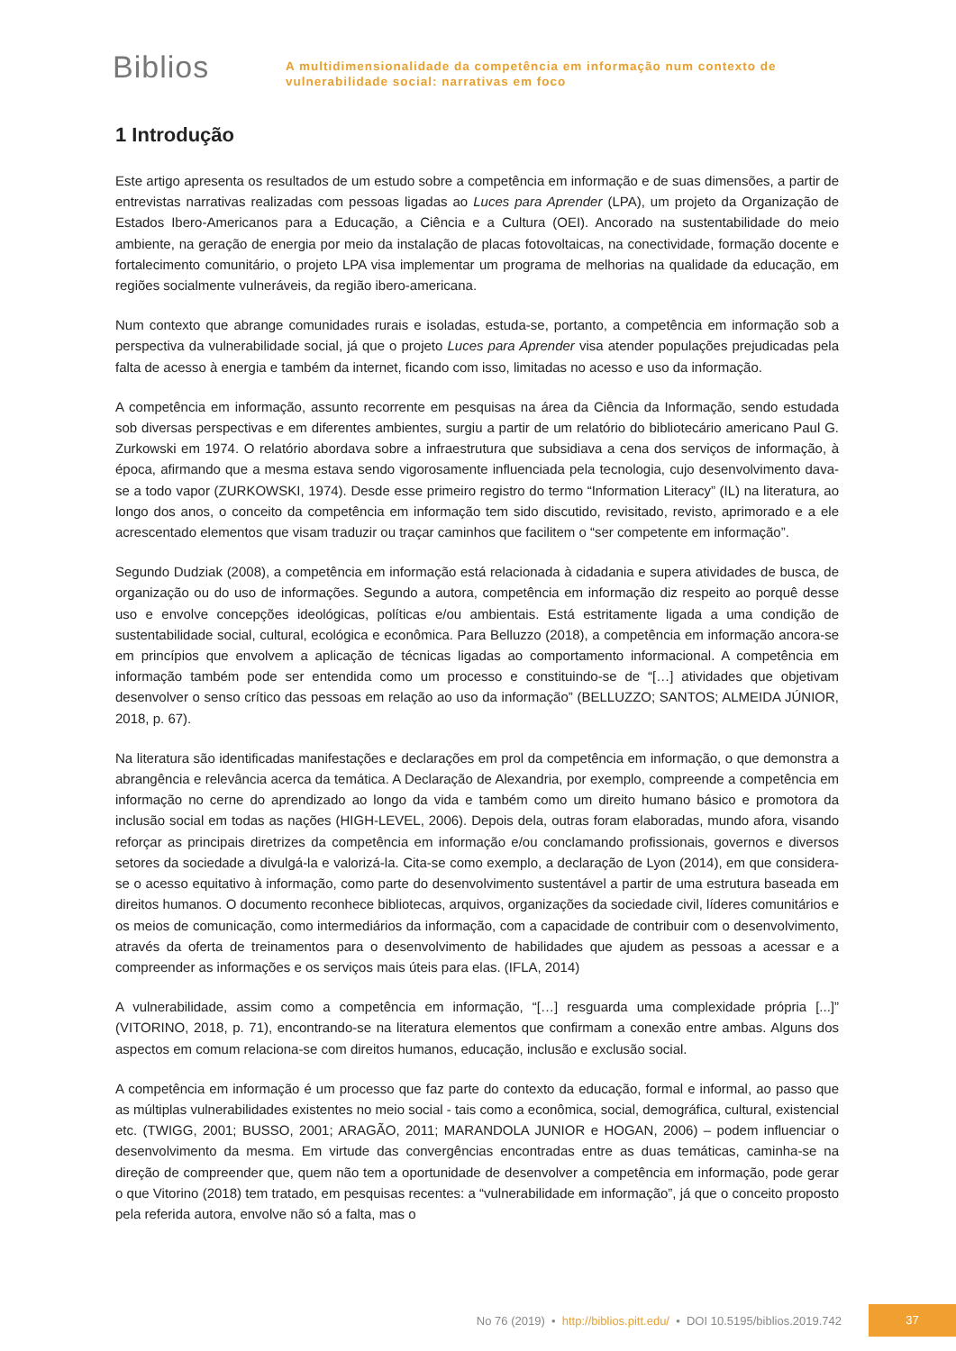Biblios
A multidimensionalidade da competência em informação num contexto de
vulnerabilidade social: narrativas em foco
1 Introdução
Este artigo apresenta os resultados de um estudo sobre a competência em informação e de suas dimensões, a partir de entrevistas narrativas realizadas com pessoas ligadas ao Luces para Aprender (LPA), um projeto da Organização de Estados Ibero-Americanos para a Educação, a Ciência e a Cultura (OEI). Ancorado na sustentabilidade do meio ambiente, na geração de energia por meio da instalação de placas fotovoltaicas, na conectividade, formação docente e fortalecimento comunitário, o projeto LPA visa implementar um programa de melhorias na qualidade da educação, em regiões socialmente vulneráveis, da região ibero-americana.
Num contexto que abrange comunidades rurais e isoladas, estuda-se, portanto, a competência em informação sob a perspectiva da vulnerabilidade social, já que o projeto Luces para Aprender visa atender populações prejudicadas pela falta de acesso à energia e também da internet, ficando com isso, limitadas no acesso e uso da informação.
A competência em informação, assunto recorrente em pesquisas na área da Ciência da Informação, sendo estudada sob diversas perspectivas e em diferentes ambientes, surgiu a partir de um relatório do bibliotecário americano Paul G. Zurkowski em 1974. O relatório abordava sobre a infraestrutura que subsidiava a cena dos serviços de informação, à época, afirmando que a mesma estava sendo vigorosamente influenciada pela tecnologia, cujo desenvolvimento dava-se a todo vapor (ZURKOWSKI, 1974). Desde esse primeiro registro do termo “Information Literacy” (IL) na literatura, ao longo dos anos, o conceito da competência em informação tem sido discutido, revisitado, revisto, aprimorado e a ele acrescentado elementos que visam traduzir ou traçar caminhos que facilitem o “ser competente em informação”.
Segundo Dudziak (2008), a competência em informação está relacionada à cidadania e supera atividades de busca, de organização ou do uso de informações. Segundo a autora, competência em informação diz respeito ao porquê desse uso e envolve concepções ideológicas, políticas e/ou ambientais. Está estritamente ligada a uma condição de sustentabilidade social, cultural, ecológica e econômica. Para Belluzzo (2018), a competência em informação ancora-se em princípios que envolvem a aplicação de técnicas ligadas ao comportamento informacional. A competência em informação também pode ser entendida como um processo e constituindo-se de “[…] atividades que objetivam desenvolver o senso crítico das pessoas em relação ao uso da informação” (BELLUZZO; SANTOS; ALMEIDA JÚNIOR, 2018, p. 67).
Na literatura são identificadas manifestações e declarações em prol da competência em informação, o que demonstra a abrangência e relevância acerca da temática. A Declaração de Alexandria, por exemplo, compreende a competência em informação no cerne do aprendizado ao longo da vida e também como um direito humano básico e promotora da inclusão social em todas as nações (HIGH-LEVEL, 2006). Depois dela, outras foram elaboradas, mundo afora, visando reforçar as principais diretrizes da competência em informação e/ou conclamando profissionais, governos e diversos setores da sociedade a divulgá-la e valorizá-la. Cita-se como exemplo, a declaração de Lyon (2014), em que considera-se o acesso equitativo à informação, como parte do desenvolvimento sustentável a partir de uma estrutura baseada em direitos humanos. O documento reconhece bibliotecas, arquivos, organizações da sociedade civil, líderes comunitários e os meios de comunicação, como intermediários da informação, com a capacidade de contribuir com o desenvolvimento, através da oferta de treinamentos para o desenvolvimento de habilidades que ajudem as pessoas a acessar e a compreender as informações e os serviços mais úteis para elas. (IFLA, 2014)
A vulnerabilidade, assim como a competência em informação, “[…] resguarda uma complexidade própria [...]” (VITORINO, 2018, p. 71), encontrando-se na literatura elementos que confirmam a conexão entre ambas. Alguns dos aspectos em comum relaciona-se com direitos humanos, educação, inclusão e exclusão social.
A competência em informação é um processo que faz parte do contexto da educação, formal e informal, ao passo que as múltiplas vulnerabilidades existentes no meio social - tais como a econômica, social, demográfica, cultural, existencial etc. (TWIGG, 2001; BUSSO, 2001; ARAGÃO, 2011; MARANDOLA JUNIOR e HOGAN, 2006) – podem influenciar o desenvolvimento da mesma. Em virtude das convergências encontradas entre as duas temáticas, caminha-se na direção de compreender que, quem não tem a oportunidade de desenvolver a competência em informação, pode gerar o que Vitorino (2018) tem tratado, em pesquisas recentes: a “vulnerabilidade em informação”, já que o conceito proposto pela referida autora, envolve não só a falta, mas o
No 76 (2019) • http://biblios.pitt.edu/ • DOI 10.5195/biblios.2019.742 37